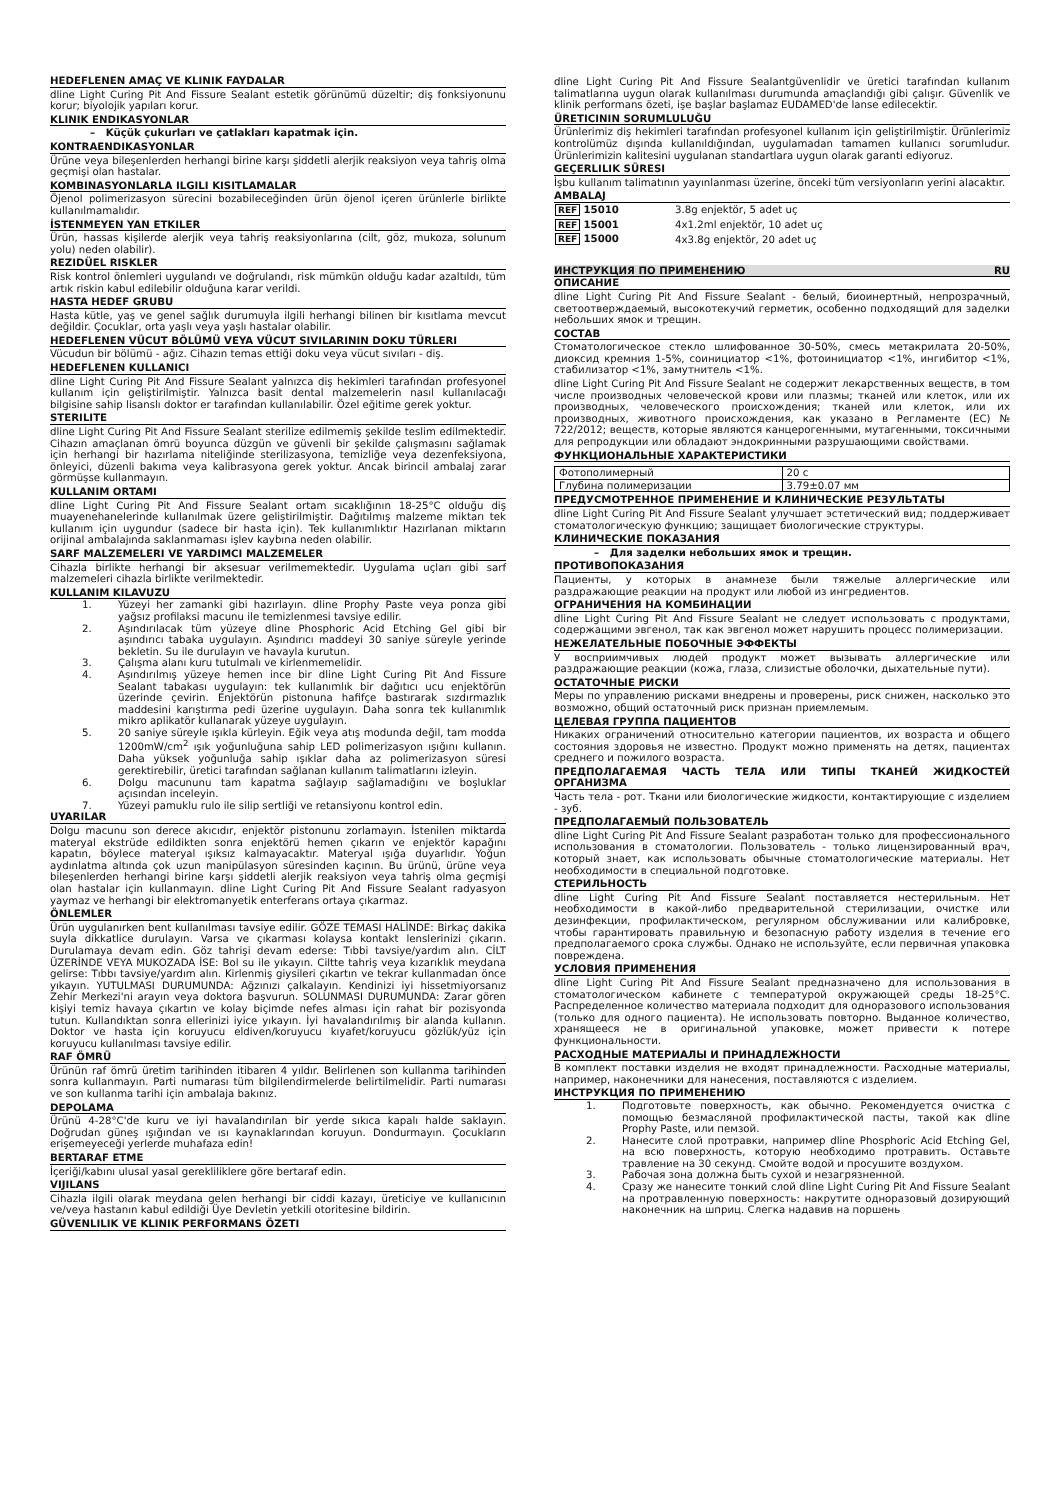HEDEFLENEN AMAÇ VE KLINIK FAYDALAR
dline Light Curing Pit And Fissure Sealant estetik görünümü düzeltir; diş fonksiyonunu korur; biyolojik yapıları korur.
KLINIK ENDIKASYONLAR
– Küçük çukurları ve çatlakları kapatmak için.
KONTRAENDIKASYONLAR
Ürüne veya bileşenlerden herhangi birine karşı şiddetli alerjik reaksiyon veya tahriş olma geçmişi olan hastalar.
KOMBINASYONLARLA ILGILI KISITLAMALAR
Öjenol polimerizasyon sürecini bozabileceğinden ürün öjenol içeren ürünlerle birlikte kullanılmamalıdır.
İSTENMEYEN YAN ETKILER
Ürün, hassas kişilerde alerjik veya tahriş reaksiyonlarına (cilt, göz, mukoza, solunum yolu) neden olabilir).
REZIDÜEL RISKLER
Risk kontrol önlemleri uygulandı ve doğrulandı, risk mümkün olduğu kadar azaltıldı, tüm artık riskin kabul edilebilir olduğuna karar verildi.
HASTA HEDEF GRUBU
Hasta kütle, yaş ve genel sağlık durumuyla ilgili herhangi bilinen bir kısıtlama mevcut değildir. Çocuklar, orta yaşlı veya yaşlı hastalar olabilir.
HEDEFLENEN VÜCUT BÖLÜMÜ VEYA VÜCUT SIVILARININ DOKU TÜRLERI
Vücudun bir bölümü - ağız. Cihazın temas ettiği doku veya vücut sıvıları - diş.
HEDEFLENEN KULLANICI
dline Light Curing Pit And Fissure Sealant yalnızca diş hekimleri tarafından profesyonel kullanım için geliştirilmiştir. Yalnızca basit dental malzemelerin nasıl kullanılacağı bilgisine sahip lisanslı doktor er tarafından kullanılabilir. Özel eğitime gerek yoktur.
STERILITE
dline Light Curing Pit And Fissure Sealant sterilize edilmemiş şekilde teslim edilmektedir. Cihazın amaçlanan ömrü boyunca düzgün ve güvenli bir şekilde çalışmasını sağlamak için herhangi bir hazırlama niteliğinde sterilizasyona, temizliğe veya dezenfeksiyona, önleyici, düzenli bakıma veya kalibrasyona gerek yoktur. Ancak birincil ambalaj zarar görmüşse kullanmayın.
KULLANIM ORTAMI
dline Light Curing Pit And Fissure Sealant ortam sıcaklığının 18-25°C olduğu diş muayenehanelerinde kullanılmak üzere geliştirilmiştir. Dağıtılmış malzeme miktarı tek kullanım için uygundur (sadece bir hasta için). Tek kullanımlıktır Hazırlanan miktarın orijinal ambalajında saklanmaması işlev kaybına neden olabilir.
SARF MALZEMELERI VE YARDIMCI MALZEMELER
Cihazla birlikte herhangi bir aksesuar verilmemektedir. Uygulama uçları gibi sarf malzemeleri cihazla birlikte verilmektedir.
KULLANIM KILAVUZU
1. Yüzeyi her zamanki gibi hazırlayın. dline Prophy Paste veya ponza gibi yağsız profilaksi macunu ile temizlenmesi tavsiye edilir.
2. Aşındırılacak tüm yüzeye dline Phosphoric Acid Etching Gel gibi bir aşındırıcı tabaka uygulayın. Aşındırıcı maddeyi 30 saniye süreyle yerinde bekletin. Su ile durulayın ve havayla kurutun.
3. Çalışma alanı kuru tutulmalı ve kirlenmemelidir.
4. Aşındırılmış yüzeye hemen ince bir dline Light Curing Pit And Fissure Sealant tabakası uygulayın: tek kullanımlık bir dağıtıcı ucu enjektörün üzerinde çevirin. Enjektörün pistonuna hafifçe bastırarak sızdırmazlık maddesini karıştırma pedi üzerine uygulayın. Daha sonra tek kullanımlık mikro aplikatör kullanarak yüzeye uygulayın.
5. 20 saniye süreyle ışıkla kürleyin. Eğik veya atış modunda değil, tam modda 1200mW/cm<sup>2</sup> ışık yoğunluğuna sahip LED polimerizasyon ışığını kullanın. Daha yüksek yoğunluğa sahip ışıklar daha az polimerizasyon süresi gerektirebilir, üretici tarafından sağlanan kullanım talimatlarını izleyin.
6. Dolgu macununu tam kapatma sağlayıp sağlamadığını ve boşluklar açısından inceleyin.
7. Yüzeyi pamuklu rulo ile silip sertliği ve retansiyonu kontrol edin.
UYARILAR
Dolgu macunu son derece akıcıdır, enjektör pistonunu zorlamayın. İstenilen miktarda materyal ekstrüde edildikten sonra enjektörü hemen çıkarın ve enjektör kapağını kapatın, böylece materyal ışıksız kalmayacaktır. Materyal ışığa duyarlıdır. Yoğun aydınlatma altında çok uzun manipülasyon süresinden kaçının. Bu ürünü, ürüne veya bileşenlerden herhangi birine karşı şiddetli alerjik reaksiyon veya tahriş olma geçmişi olan hastalar için kullanmayın. dline Light Curing Pit And Fissure Sealant radyasyon yaymaz ve herhangi bir elektromanyetik enterferans ortaya çıkarmaz.
ÖNLEMLER
Ürün uygulanırken bent kullanılması tavsiye edilir. GÖZE TEMASI HALİNDE: Birkaç dakika suyla dikkatlice durulayın. Varsa ve çıkarması kolaysa kontakt lenslerinizi çıkarın. Durulamaya devam edin. Göz tahrişi devam ederse: Tıbbi tavsiye/yardım alın. CİLT ÜZERİNDE VEYA MUKOZADA İSE: Bol su ile yıkayın. Ciltte tahriş veya kızarıklık meydana gelirse: Tıbbı tavsiye/yardım alın. Kirlenmiş giysileri çıkartın ve tekrar kullanmadan önce yıkayın. YUTULMASI DURUMUNDA: Ağzınızı çalkalayın. Kendinizi iyi hissetmiyorsanız Zehir Merkezi'ni arayın veya doktora başvurun. SOLUNMASI DURUMUNDA: Zarar gören kişiyi temiz havaya çıkartın ve kolay biçimde nefes alması için rahat bir pozisyonda tutun. Kullandıktan sonra ellerinizi iyice yıkayın. İyi havalandırılmış bir alanda kullanın. Doktor ve hasta için koruyucu eldiven/koruyucu kıyafet/koruyucu gözlük/yüz için koruyucu kullanılması tavsiye edilir.
RAF ÖMRÜ
Ürünün raf ömrü üretim tarihinden itibaren 4 yıldır. Belirlenen son kullanma tarihinden sonra kullanmayın. Parti numarası tüm bilgilendirmelerde belirtilmelidir. Parti numarası ve son kullanma tarihi için ambalaja bakınız.
DEPOLAMA
Ürünü 4-28°C'de kuru ve iyi havalandırılan bir yerde sıkıca kapalı halde saklayın. Doğrudan güneş ışığından ve ısı kaynaklarından koruyun. Dondurmayın. Çocukların erişemeyeceği yerlerde muhafaza edin!
BERTARAF ETME
İçeriği/kabını ulusal yasal gerekliliklere göre bertaraf edin.
VIJILANS
Cihazla ilgili olarak meydana gelen herhangi bir ciddi kazayı, üreticiye ve kullanıcının ve/veya hastanın kabul edildiği Üye Devletin yetkili otoritesine bildirin.
GÜVENLILIK VE KLINIK PERFORMANS ÖZETI
dline Light Curing Pit And Fissure Sealantgüvenlidir ve üretici tarafından kullanım talimatlarına uygun olarak kullanılması durumunda amaçlandığı gibi çalışır. Güvenlik ve klinik performans özeti, işe başlar başlamaz EUDAMED'de lanse edilecektir.
ÜRETICININ SORUMLULUĞU
Ürünlerimiz diş hekimleri tarafından profesyonel kullanım için geliştirilmiştir. Ürünlerimiz kontrolümüz dışında kullanıldığından, uygulamadan tamamen kullanıcı sorumludur. Ürünlerimizin kalitesini uygulanan standartlara uygun olarak garanti ediyoruz.
GEÇERLILIK SÜRESI
İşbu kullanım talimatının yayınlanması üzerine, önceki tüm versiyonların yerini alacaktır.
AMBALAJ
| REF 15010 | 3.8g enjektör, 5 adet uç |
| REF 15001 | 4x1.2ml enjektör, 10 adet uç |
| REF 15000 | 4x3.8g enjektör, 20 adet uç |
ИНСТРУКЦИЯ ПО ПРИМЕНЕНИЮ RU
ОПИСАНИЕ
dline Light Curing Pit And Fissure Sealant - белый, биоинертный, непрозрачный, светоотверждаемый, высокотекучий герметик, особенно подходящий для заделки небольших ямок и трещин.
СОСТАВ
Стоматологическое стекло шлифованное 30-50%, смесь метакрилата 20-50%, диоксид кремния 1-5%, соинициатор <1%, фотоинициатор <1%, ингибитор <1%, стабилизатор <1%, замутнитель <1%.
dline Light Curing Pit And Fissure Sealant не содержит лекарственных веществ, в том числе производных человеческой крови или плазмы; тканей или клеток, или их производных, человеческого происхождения; тканей или клеток, или их производных, животного происхождения, как указано в Регламенте (EC) № 722/2012; веществ, которые являются канцерогенными, мутагенными, токсичными для репродукции или обладают эндокринными разрушающими свойствами.
ФУНКЦИОНАЛЬНЫЕ ХАРАКТЕРИСТИКИ
| Фотополимерный | 20 с |
| Глубина полимеризации | 3.79±0.07 мм |
ПРЕДУСМОТРЕННОЕ ПРИМЕНЕНИЕ И КЛИНИЧЕСКИЕ РЕЗУЛЬТАТЫ
dline Light Curing Pit And Fissure Sealant улучшает эстетический вид; поддерживает стоматологическую функцию; защищает биологические структуры.
КЛИНИЧЕСКИЕ ПОКАЗАНИЯ
– Для заделки небольших ямок и трещин.
ПРОТИВОПОКАЗАНИЯ
Пациенты, у которых в анамнезе были тяжелые аллергические или раздражающие реакции на продукт или любой из ингредиентов.
ОГРАНИЧЕНИЯ НА КОМБИНАЦИИ
dline Light Curing Pit And Fissure Sealant не следует использовать с продуктами, содержащими эвгенол, так как эвгенол может нарушить процесс полимеризации.
НЕЖЕЛАТЕЛЬНЫЕ ПОБОЧНЫЕ ЭФФЕКТЫ
У восприимчивых людей продукт может вызывать аллергические или раздражающие реакции (кожа, глаза, слизистые оболочки, дыхательные пути).
ОСТАТОЧНЫЕ РИСКИ
Меры по управлению рисками внедрены и проверены, риск снижен, насколько это возможно, общий остаточный риск признан приемлемым.
ЦЕЛЕВАЯ ГРУППА ПАЦИЕНТОВ
Никаких ограничений относительно категории пациентов, их возраста и общего состояния здоровья не известно. Продукт можно применять на детях, пациентах среднего и пожилого возраста.
ПРЕДПОЛАГАЕМАЯ ЧАСТЬ ТЕЛА ИЛИ ТИПЫ ТКАНЕЙ ЖИДКОСТЕЙ ОРГАНИЗМА
Часть тела - рот. Ткани или биологические жидкости, контактирующие с изделием - зуб.
ПРЕДПОЛАГАЕМЫЙ ПОЛЬЗОВАТЕЛЬ
dline Light Curing Pit And Fissure Sealant разработан только для профессионального использования в стоматологии. Пользователь - только лицензированный врач, который знает, как использовать обычные стоматологические материалы. Нет необходимости в специальной подготовке.
СТЕРИЛЬНОСТЬ
dline Light Curing Pit And Fissure Sealant поставляется нестерильным. Нет необходимости в какой-либо предварительной стерилизации, очистке или дезинфекции, профилактическом, регулярном обслуживании или калибровке, чтобы гарантировать правильную и безопасную работу изделия в течение его предполагаемого срока службы. Однако не используйте, если первичная упаковка повреждена.
УСЛОВИЯ ПРИМЕНЕНИЯ
dline Light Curing Pit And Fissure Sealant предназначено для использования в стоматологическом кабинете с температурой окружающей среды 18-25°C. Распределенное количество материала подходит для одноразового использования (только для одного пациента). Не использовать повторно. Выданное количество, хранящееся не в оригинальной упаковке, может привести к потере функциональности.
РАСХОДНЫЕ МАТЕРИАЛЫ И ПРИНАДЛЕЖНОСТИ
В комплект поставки изделия не входят принадлежности. Расходные материалы, например, наконечники для нанесения, поставляются с изделием.
ИНСТРУКЦИЯ ПО ПРИМЕНЕНИЮ
1. Подготовьте поверхность, как обычно. Рекомендуется очистка с помощью безмасляной профилактической пасты, такой как dline Prophy Paste, или пемзой.
2. Нанесите слой протравки, например dline Phosphoric Acid Etching Gel, на всю поверхность, которую необходимо протравить. Оставьте травление на 30 секунд. Смойте водой и просушите воздухом.
3. Рабочая зона должна быть сухой и незагрязненной.
4. Сразу же нанесите тонкий слой dline Light Curing Pit And Fissure Sealant на протравленную поверхность: накрутите одноразовый дозирующий наконечник на шприц. Слегка надавив на поршень